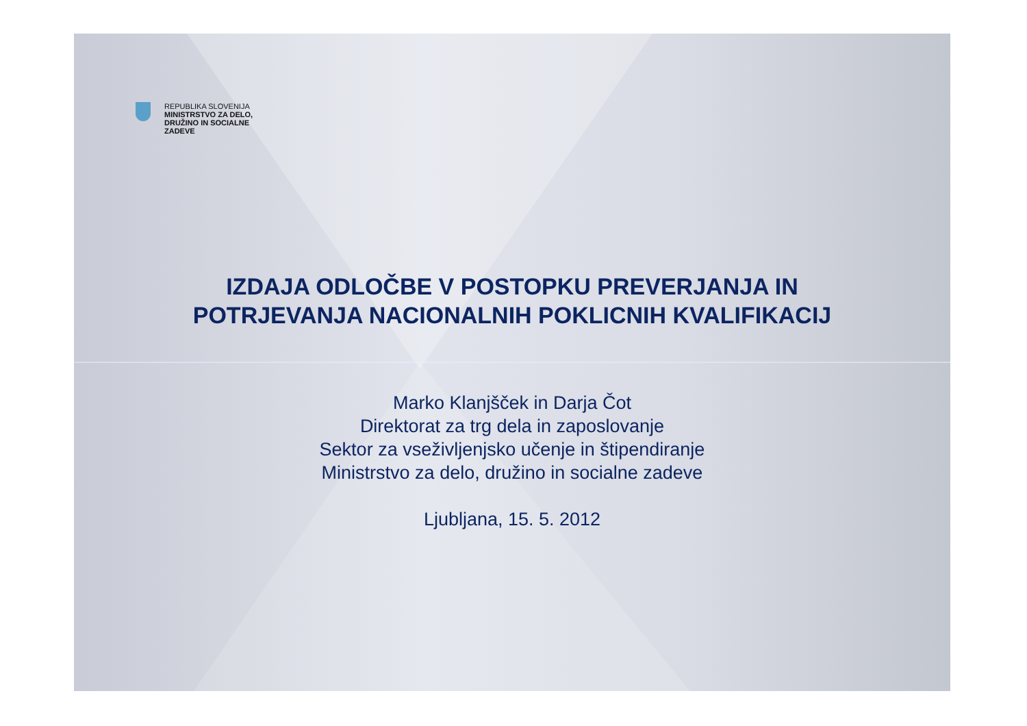REPUBLIKA SLOVENIJA
MINISTRSTVO ZA DELO,
DRUŽINO IN SOCIALNE
ZADEVE
IZDAJA ODLOČBE V POSTOPKU PREVERJANJA IN
POTRJEVANJA NACIONALNIH POKLICNIH KVALIFIKACIJ
Marko Klanjšček in Darja Čot
Direktorat za trg dela in zaposlovanje
Sektor za vseživljenjsko učenje in štipendiranje
Ministrstvo za delo, družino in socialne zadeve
Ljubljana, 15. 5. 2012